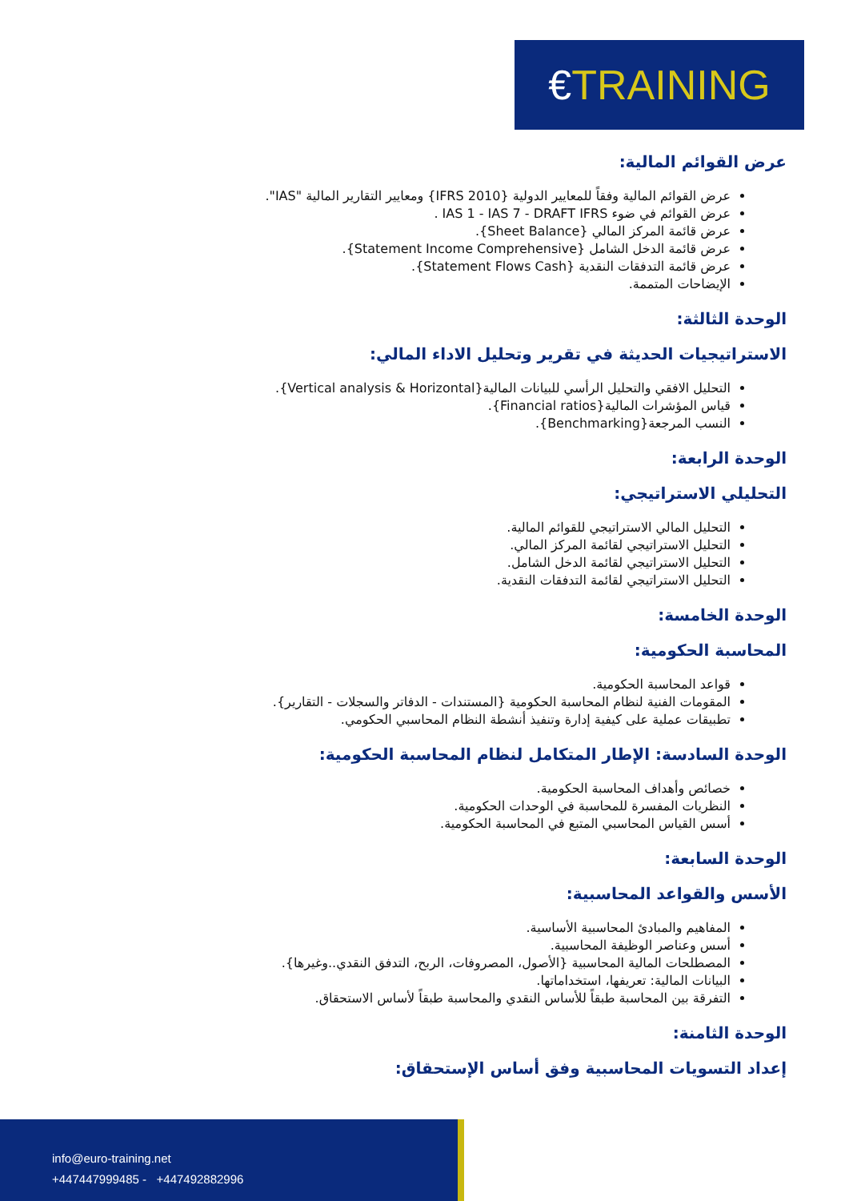€TRAINING
عرض القوائم المالية:
عرض القوائم المالية وفقاً للمعايير الدولية {IFRS 2010} ومعايير التقارير المالية "IAS".
عرض القوائم في ضوء IAS 1 - IAS 7 - DRAFT IFRS .
عرض قائمة المركز المالي {Sheet Balance}.
عرض قائمة الدخل الشامل {Statement Income Comprehensive}.
عرض قائمة التدفقات النقدية {Statement Flows Cash}.
الإيضاحات المتممة.
الوحدة الثالثة:
الاستراتيجيات الحديثة في تقرير وتحليل الاداء المالي:
التحليل الافقي والتحليل الرأسي للبيانات المالية{Vertical analysis & Horizontal}.
قياس المؤشرات المالية{Financial ratios}.
النسب المرجعة{Benchmarking}.
الوحدة الرابعة:
التحليلي الاستراتيجي:
التحليل المالي الاستراتيجي للقوائم المالية.
التحليل الاستراتيجي لقائمة المركز المالي.
التحليل الاستراتيجي لقائمة الدخل الشامل.
التحليل الاستراتيجي لقائمة التدفقات النقدية.
الوحدة الخامسة:
المحاسبة الحكومية:
قواعد المحاسبة الحكومية.
المقومات الفنية لنظام المحاسبة الحكومية {المستندات - الدفاتر والسجلات - التقارير}.
تطبيقات عملية على كيفية إدارة وتنفيذ أنشطة النظام المحاسبي الحكومي.
الوحدة السادسة: الإطار المتكامل لنظام المحاسبة الحكومية:
خصائص وأهداف المحاسبة الحكومية.
النظريات المفسرة للمحاسبة في الوحدات الحكومية.
أسس القياس المحاسبي المتبع في المحاسبة الحكومية.
الوحدة السابعة:
الأسس والقواعد المحاسبية:
المفاهيم والمبادئ المحاسبية الأساسية.
أسس وعناصر الوظيفة المحاسبية.
المصطلحات المالية المحاسبية {الأصول، المصروفات، الربح، التدفق النقدي..وغيرها}.
البيانات المالية: تعريفها، استخداماتها.
التفرقة بين المحاسبة طبقاً للأساس النقدي والمحاسبة طبقاً لأساس الاستحقاق.
الوحدة الثامنة:
إعداد التسويات المحاسبية وفق أساس الإستحقاق:
info@euro-training.net
+447447999485 - +447492882996